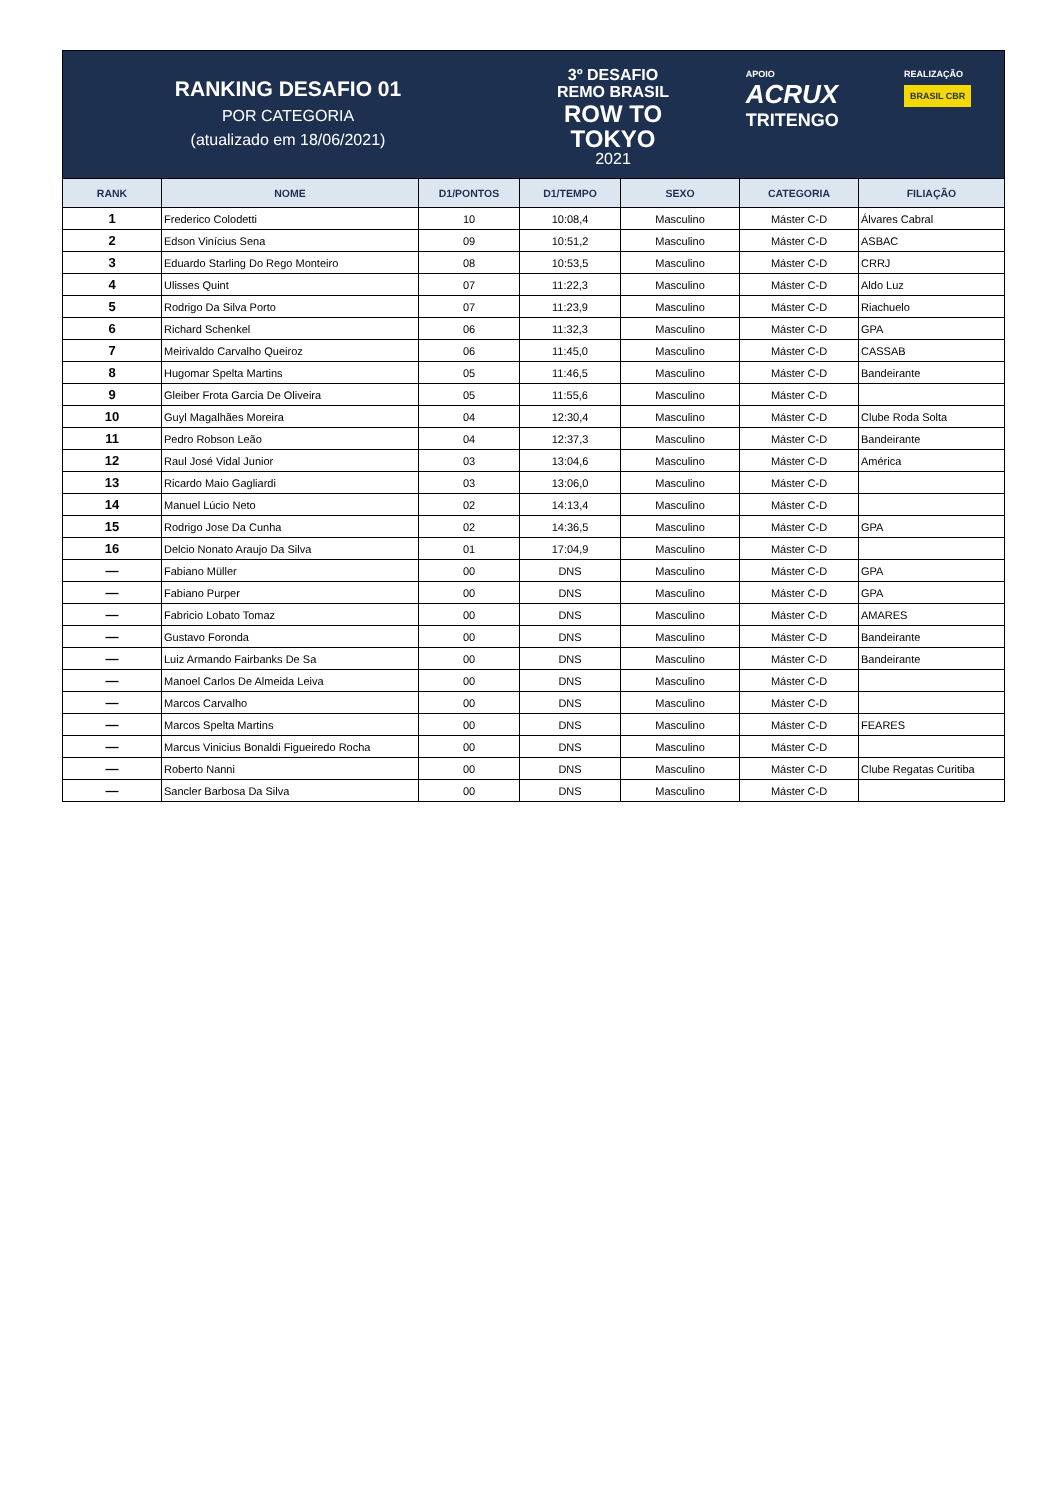RANKING DESAFIO 01
POR CATEGORIA
(atualizado em 18/06/2021)
3º DESAFIO
REMO BRASIL
ROW TO
TOKYO
2021
APOIO
ACRUX
TRITENGO
REALIZAÇÃO
BRASIL CBR
| RANK | NOME | D1/PONTOS | D1/TEMPO | SEXO | CATEGORIA | FILIAÇÃO |
| --- | --- | --- | --- | --- | --- | --- |
| 1 | Frederico Colodetti | 10 | 10:08,4 | Masculino | Máster C-D | Álvares Cabral |
| 2 | Edson Vinícius Sena | 09 | 10:51,2 | Masculino | Máster C-D | ASBAC |
| 3 | Eduardo Starling Do Rego Monteiro | 08 | 10:53,5 | Masculino | Máster C-D | CRRJ |
| 4 | Ulisses Quint | 07 | 11:22,3 | Masculino | Máster C-D | Aldo Luz |
| 5 | Rodrigo Da Silva Porto | 07 | 11:23,9 | Masculino | Máster C-D | Riachuelo |
| 6 | Richard Schenkel | 06 | 11:32,3 | Masculino | Máster C-D | GPA |
| 7 | Meirivaldo Carvalho Queiroz | 06 | 11:45,0 | Masculino | Máster C-D | CASSAB |
| 8 | Hugomar Spelta Martins | 05 | 11:46,5 | Masculino | Máster C-D | Bandeirante |
| 9 | Gleiber Frota Garcia De Oliveira | 05 | 11:55,6 | Masculino | Máster C-D | |
| 10 | Guyl Magalhães Moreira | 04 | 12:30,4 | Masculino | Máster C-D | Clube Roda Solta |
| 11 | Pedro Robson Leão | 04 | 12:37,3 | Masculino | Máster C-D | Bandeirante |
| 12 | Raul José Vidal Junior | 03 | 13:04,6 | Masculino | Máster C-D | América |
| 13 | Ricardo Maio Gagliardi | 03 | 13:06,0 | Masculino | Máster C-D | |
| 14 | Manuel Lúcio Neto | 02 | 14:13,4 | Masculino | Máster C-D | |
| 15 | Rodrigo Jose Da Cunha | 02 | 14:36,5 | Masculino | Máster C-D | GPA |
| 16 | Delcio Nonato Araujo Da Silva | 01 | 17:04,9 | Masculino | Máster C-D | |
| — | Fabiano Müller | 00 | DNS | Masculino | Máster C-D | GPA |
| — | Fabiano Purper | 00 | DNS | Masculino | Máster C-D | GPA |
| — | Fabricio Lobato Tomaz | 00 | DNS | Masculino | Máster C-D | AMARES |
| — | Gustavo Foronda | 00 | DNS | Masculino | Máster C-D | Bandeirante |
| — | Luiz Armando Fairbanks De Sa | 00 | DNS | Masculino | Máster C-D | Bandeirante |
| — | Manoel Carlos De Almeida Leiva | 00 | DNS | Masculino | Máster C-D | |
| — | Marcos Carvalho | 00 | DNS | Masculino | Máster C-D | |
| — | Marcos Spelta Martins | 00 | DNS | Masculino | Máster C-D | FEARES |
| — | Marcus Vinicius Bonaldi Figueiredo Rocha | 00 | DNS | Masculino | Máster C-D | |
| — | Roberto Nanni | 00 | DNS | Masculino | Máster C-D | Clube Regatas Curitiba |
| — | Sancler Barbosa Da Silva | 00 | DNS | Masculino | Máster C-D | |